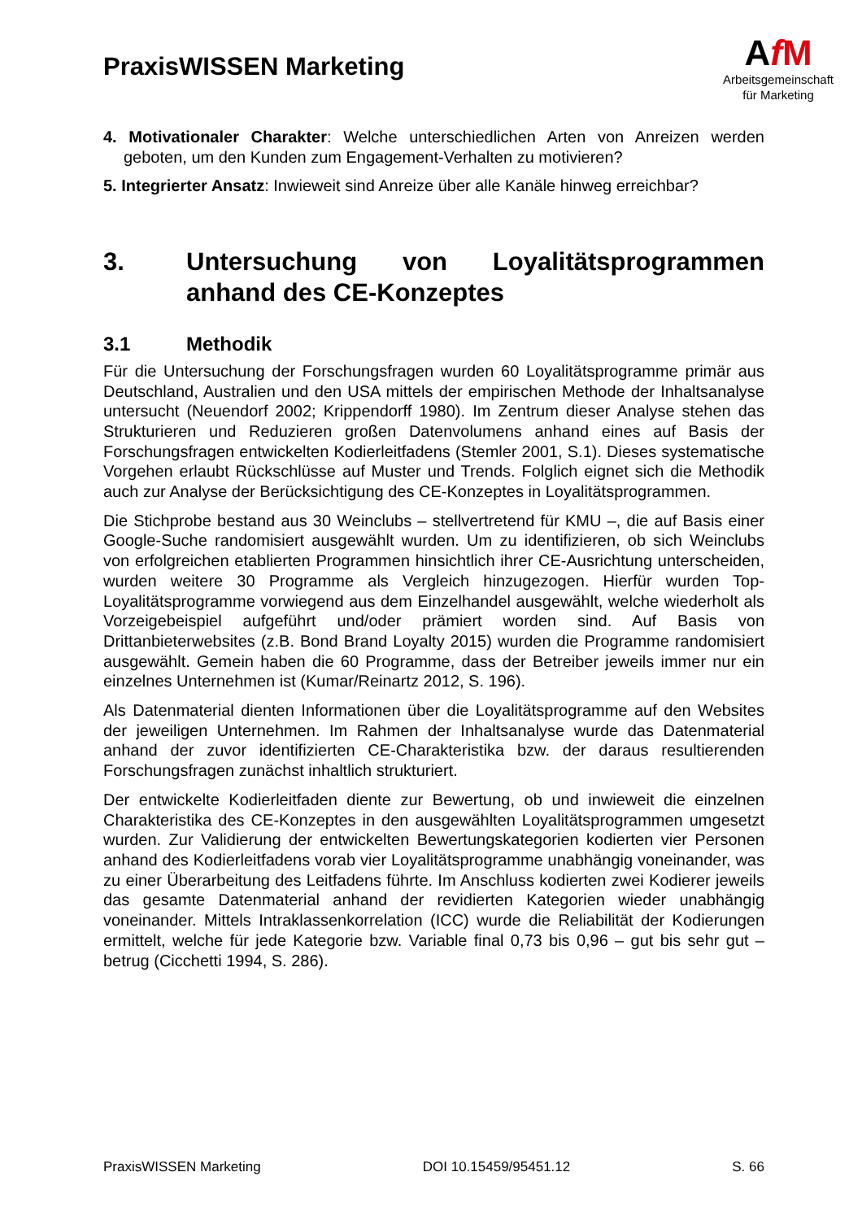PraxisWISSEN Marketing
AfM
Arbeitsgemeinschaft
für Marketing
4. Motivationaler Charakter: Welche unterschiedlichen Arten von Anreizen werden geboten, um den Kunden zum Engagement-Verhalten zu motivieren?
5. Integrierter Ansatz: Inwieweit sind Anreize über alle Kanäle hinweg erreichbar?
3. Untersuchung von Loyalitätsprogrammen anhand des CE-Konzeptes
3.1 Methodik
Für die Untersuchung der Forschungsfragen wurden 60 Loyalitätsprogramme primär aus Deutschland, Australien und den USA mittels der empirischen Methode der Inhaltsanalyse untersucht (Neuendorf 2002; Krippendorff 1980). Im Zentrum dieser Analyse stehen das Strukturieren und Reduzieren großen Datenvolumens anhand eines auf Basis der Forschungsfragen entwickelten Kodierleitfadens (Stemler 2001, S.1). Dieses systematische Vorgehen erlaubt Rückschlüsse auf Muster und Trends. Folglich eignet sich die Methodik auch zur Analyse der Berücksichtigung des CE-Konzeptes in Loyalitätsprogrammen.
Die Stichprobe bestand aus 30 Weinclubs – stellvertretend für KMU –, die auf Basis einer Google-Suche randomisiert ausgewählt wurden. Um zu identifizieren, ob sich Weinclubs von erfolgreichen etablierten Programmen hinsichtlich ihrer CE-Ausrichtung unterscheiden, wurden weitere 30 Programme als Vergleich hinzugezogen. Hierfür wurden Top-Loyalitätsprogramme vorwiegend aus dem Einzelhandel ausgewählt, welche wiederholt als Vorzeigebeispiel aufgeführt und/oder prämiert worden sind. Auf Basis von Drittanbieterwebsites (z.B. Bond Brand Loyalty 2015) wurden die Programme randomisiert ausgewählt. Gemein haben die 60 Programme, dass der Betreiber jeweils immer nur ein einzelnes Unternehmen ist (Kumar/Reinartz 2012, S. 196).
Als Datenmaterial dienten Informationen über die Loyalitätsprogramme auf den Websites der jeweiligen Unternehmen. Im Rahmen der Inhaltsanalyse wurde das Datenmaterial anhand der zuvor identifizierten CE-Charakteristika bzw. der daraus resultierenden Forschungsfragen zunächst inhaltlich strukturiert.
Der entwickelte Kodierleitfaden diente zur Bewertung, ob und inwieweit die einzelnen Charakteristika des CE-Konzeptes in den ausgewählten Loyalitätsprogrammen umgesetzt wurden. Zur Validierung der entwickelten Bewertungskategorien kodierten vier Personen anhand des Kodierleitfadens vorab vier Loyalitätsprogramme unabhängig voneinander, was zu einer Überarbeitung des Leitfadens führte. Im Anschluss kodierten zwei Kodierer jeweils das gesamte Datenmaterial anhand der revidierten Kategorien wieder unabhängig voneinander. Mittels Intraklassenkorrelation (ICC) wurde die Reliabilität der Kodierungen ermittelt, welche für jede Kategorie bzw. Variable final 0,73 bis 0,96 – gut bis sehr gut – betrug (Cicchetti 1994, S. 286).
PraxisWISSEN Marketing DOI 10.15459/95451.12 S. 66